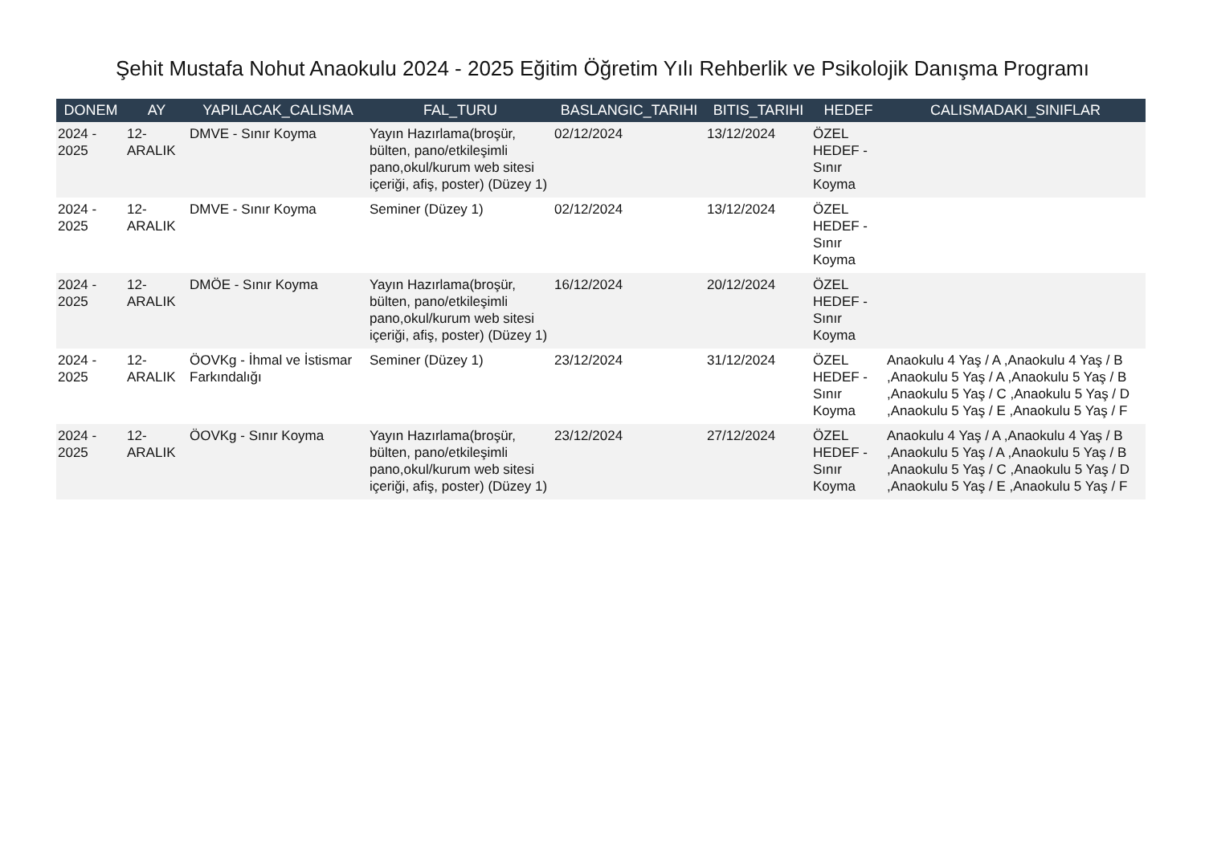Şehit Mustafa Nohut Anaokulu 2024 - 2025 Eğitim Öğretim Yılı Rehberlik ve Psikolojik Danışma Programı
| DONEM | AY | YAPILACAK_CALISMA | FAL_TURU | BASLANGIC_TARIHI | BITIS_TARIHI | HEDEF | CALISMADAKI_SINIFLAR |
| --- | --- | --- | --- | --- | --- | --- | --- |
| 2024 - 2025 | 12-ARALIK | DMVE - Sınır Koyma | Yayın Hazırlama(broşür, bülten, pano/etkileşimli pano,okul/kurum web sitesi içeriği, afiş, poster) (Düzey 1) | 02/12/2024 | 13/12/2024 | ÖZEL HEDEF - Sınır Koyma | |
| 2024 - 2025 | 12-ARALIK | DMVE - Sınır Koyma | Seminer (Düzey 1) | 02/12/2024 | 13/12/2024 | ÖZEL HEDEF - Sınır Koyma | |
| 2024 - 2025 | 12-ARALIK | DMÖE - Sınır Koyma | Yayın Hazırlama(broşür, bülten, pano/etkileşimli pano,okul/kurum web sitesi içeriği, afiş, poster) (Düzey 1) | 16/12/2024 | 20/12/2024 | ÖZEL HEDEF - Sınır Koyma | |
| 2024 - 2025 | 12-ARALIK | ÖOVKg - İhmal ve İstismar Farkındalığı | Seminer (Düzey 1) | 23/12/2024 | 31/12/2024 | ÖZEL HEDEF - Sınır Koyma | Anaokulu 4 Yaş / A ,Anaokulu 4 Yaş / B ,Anaokulu 5 Yaş / A ,Anaokulu 5 Yaş / B ,Anaokulu 5 Yaş / C ,Anaokulu 5 Yaş / D ,Anaokulu 5 Yaş / E ,Anaokulu 5 Yaş / F |
| 2024 - 2025 | 12-ARALIK | ÖOVKg - Sınır Koyma | Yayın Hazırlama(broşür, bülten, pano/etkileşimli pano,okul/kurum web sitesi içeriği, afiş, poster) (Düzey 1) | 23/12/2024 | 27/12/2024 | ÖZEL HEDEF - Sınır Koyma | Anaokulu 4 Yaş / A ,Anaokulu 4 Yaş / B ,Anaokulu 5 Yaş / A ,Anaokulu 5 Yaş / B ,Anaokulu 5 Yaş / C ,Anaokulu 5 Yaş / D ,Anaokulu 5 Yaş / E ,Anaokulu 5 Yaş / F |